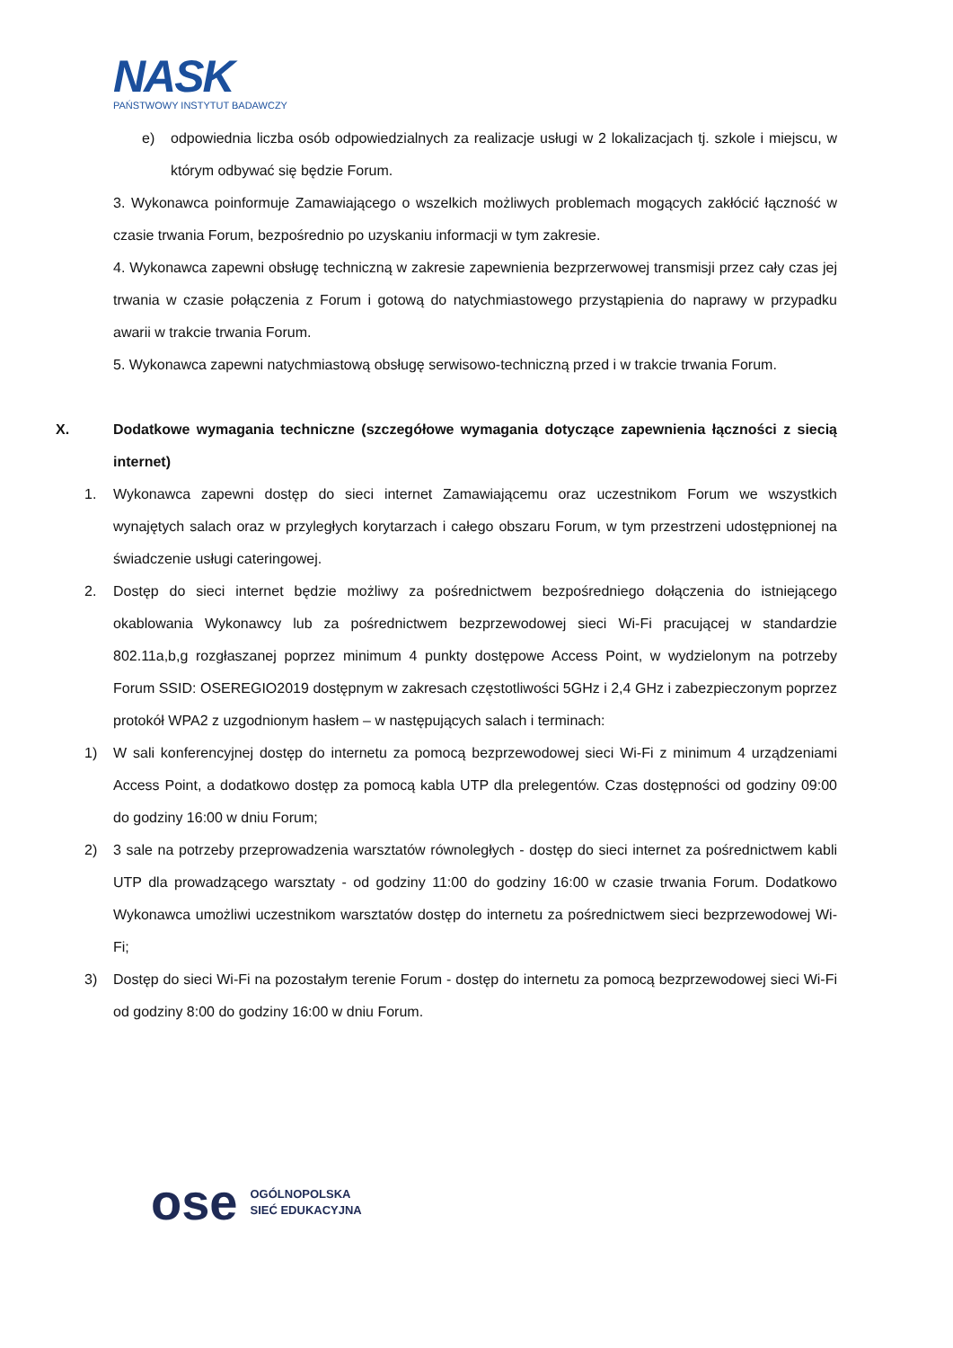NASK
PAŃSTWOWY INSTYTUT BADAWCZY
e) odpowiednia liczba osób odpowiedzialnych za realizacje usługi w 2 lokalizacjach tj. szkole i miejscu, w którym odbywać się będzie Forum.
3. Wykonawca poinformuje Zamawiającego o wszelkich możliwych problemach mogących zakłócić łączność w czasie trwania Forum, bezpośrednio po uzyskaniu informacji w tym zakresie.
4. Wykonawca zapewni obsługę techniczną w zakresie zapewnienia bezprzerwowej transmisji przez cały czas jej trwania w czasie połączenia z Forum i gotową do natychmiastowego przystąpienia do naprawy w przypadku awarii w trakcie trwania Forum.
5. Wykonawca zapewni natychmiastową obsługę serwisowo-techniczną przed i w trakcie trwania Forum.
X. Dodatkowe wymagania techniczne (szczegółowe wymagania dotyczące zapewnienia łączności z siecią internet)
1. Wykonawca zapewni dostęp do sieci internet Zamawiającemu oraz uczestnikom Forum we wszystkich wynajętych salach oraz w przyległych korytarzach i całego obszaru Forum, w tym przestrzeni udostępnionej na świadczenie usługi cateringowej.
2. Dostęp do sieci internet będzie możliwy za pośrednictwem bezpośredniego dołączenia do istniejącego okablowania Wykonawcy lub za pośrednictwem bezprzewodowej sieci Wi-Fi pracującej w standardzie 802.11a,b,g rozgłaszanej poprzez minimum 4 punkty dostępowe Access Point, w wydzielonym na potrzeby Forum SSID: OSEREGIO2019 dostępnym w zakresach częstotliwości 5GHz i 2,4 GHz i zabezpieczonym poprzez protokół WPA2 z uzgodnionym hasłem – w następujących salach i terminach:
1) W sali konferencyjnej dostęp do internetu za pomocą bezprzewodowej sieci Wi-Fi z minimum 4 urządzeniami Access Point, a dodatkowo dostęp za pomocą kabla UTP dla prelegentów. Czas dostępności od godziny 09:00 do godziny 16:00 w dniu Forum;
2) 3 sale na potrzeby przeprowadzenia warsztatów równoległych - dostęp do sieci internet za pośrednictwem kabli UTP dla prowadzącego warsztaty - od godziny 11:00 do godziny 16:00 w czasie trwania Forum. Dodatkowo Wykonawca umożliwi uczestnikom warsztatów dostęp do internetu za pośrednictwem sieci bezprzewodowej Wi-Fi;
3) Dostęp do sieci Wi-Fi na pozostałym terenie Forum - dostęp do internetu za pomocą bezprzewodowej sieci Wi-Fi od godziny 8:00 do godziny 16:00 w dniu Forum.
ose
OGÓLNOPOLSKA
SIEĆ EDUKACYJNA